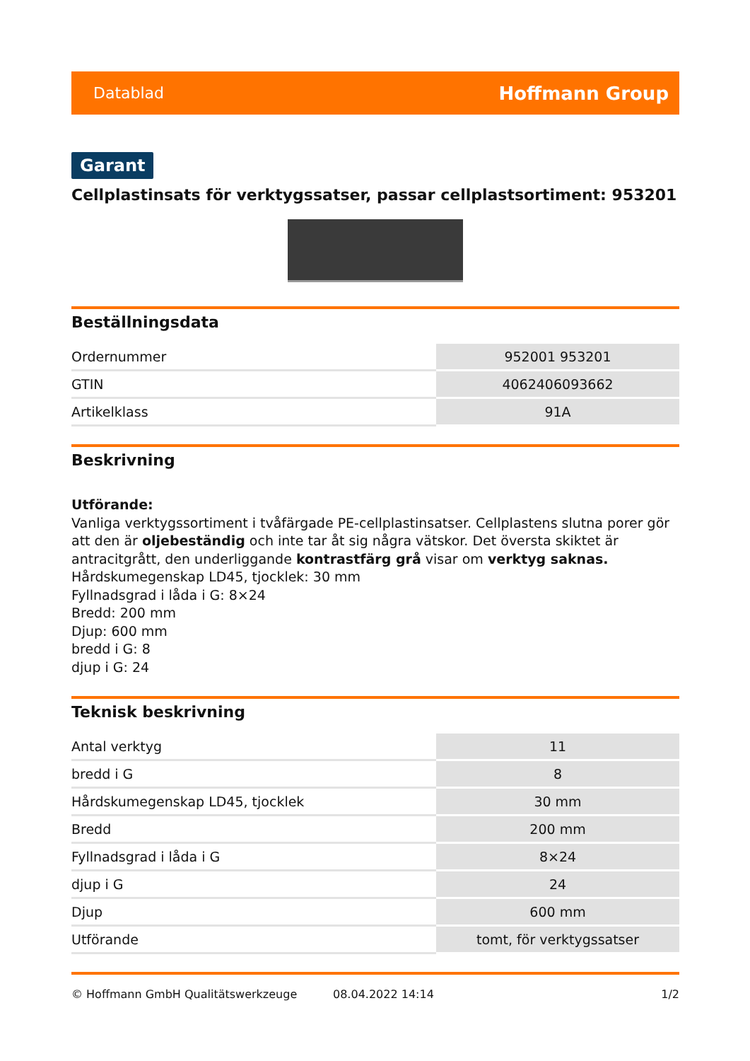Datablad Hoffmann Group
Garant
Cellplastinsats för verktygssatser, passar cellplastsortiment: 953201
Beställningsdata
| Ordernummer | 952001 953201 |
| GTIN | 4062406093662 |
| Artikelklass | 91A |
Beskrivning
Utförande:
Vanliga verktygssortiment i tvåfärgade PE-cellplastinsatser. Cellplastens slutna porer gör att den är oljebeständig och inte tar åt sig några vätskor. Det översta skiktet är antracitgrått, den underliggande kontrastfärg grå visar om verktyg saknas.
Hårdskumegenskap LD45, tjocklek: 30 mm
Fyllnadsgrad i låda i G: 8×24
Bredd: 200 mm
Djup: 600 mm
bredd i G: 8
djup i G: 24
Teknisk beskrivning
| Antal verktyg | 11 |
| bredd i G | 8 |
| Hårdskumegenskap LD45, tjocklek | 30 mm |
| Bredd | 200 mm |
| Fyllnadsgrad i låda i G | 8×24 |
| djup i G | 24 |
| Djup | 600 mm |
| Utförande | tomt, för verktygssatser |
© Hoffmann GmbH Qualitätswerkzeuge 08.04.2022 14:14 1/2